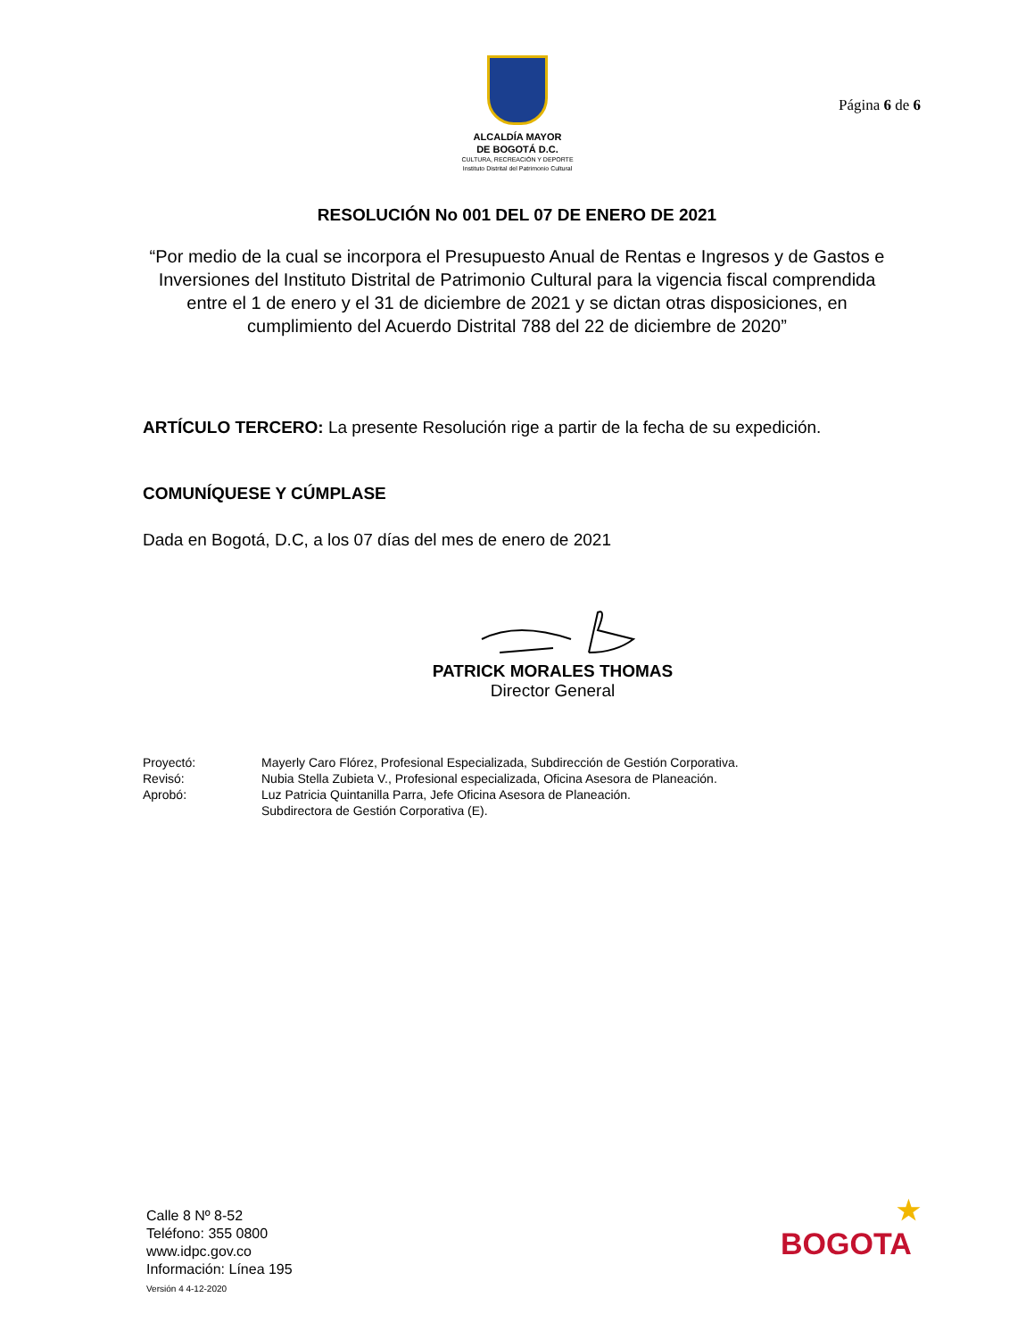ALCALDÍA MAYOR
DE BOGOTÁ D.C.
CULTURA, RECREACIÓN Y DEPORTE
Instituto Distrital del Patrimonio Cultural
Página 6 de 6
RESOLUCIÓN No 001 DEL 07 DE ENERO DE 2021
“Por medio de la cual se incorpora el Presupuesto Anual de Rentas e Ingresos y de Gastos e Inversiones del Instituto Distrital de Patrimonio Cultural para la vigencia fiscal comprendida entre el 1 de enero y el 31 de diciembre de 2021 y se dictan otras disposiciones, en cumplimiento del Acuerdo Distrital 788 del 22 de diciembre de 2020”
ARTÍCULO TERCERO: La presente Resolución rige a partir de la fecha de su expedición.
COMUNÍQUESE Y CÚMPLASE
Dada en Bogotá, D.C, a los 07 días del mes de enero de 2021
PATRICK MORALES THOMAS
Director General
| Proyectó: | Mayerly Caro Flórez, Profesional Especializada, Subdirección de Gestión Corporativa. |
| Revisó: | Nubia Stella Zubieta V., Profesional especializada, Oficina Asesora de Planeación. |
| Aprobó: | Luz Patricia Quintanilla Parra, Jefe Oficina Asesora de Planeación. Subdirectora de Gestión Corporativa (E). |
Calle 8 Nº 8-52
Teléfono: 355 0800
www.idpc.gov.co
Información: Línea 195
Versión 4 4-12-2020
★
BOGOTA